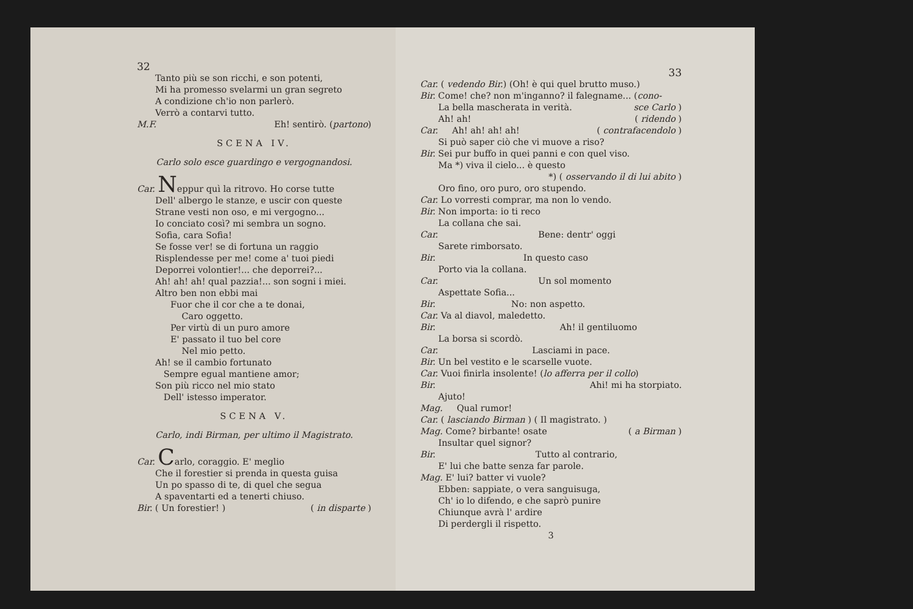32
Tanto più se son ricchi, e son potenti,
Mi ha promesso svelarmi un gran segreto
A condizione ch'io non parlerò.
Verrò a contarvi tutto.
M.F. Eh! sentirò. (partono)
SCENA IV.
Carlo solo esce guardingo e vergognandosi.
Car. Neppur quì la ritrovo. Ho corse tutte
Dell' albergo le stanze, e uscir con queste
Strane vesti non oso, e mi vergogno...
Io conciato così? mi sembra un sogno.
Sofia, cara Sofia!
Se fosse ver! se di fortuna un raggio
Risplendesse per me! come a' tuoi piedi
Deporrei volontier!... che deporrei?...
Ah! ah! ah! qual pazzia!... son sogni i miei.
Altro ben non ebbi mai
Fuor che il cor che a te donai,
Caro oggetto.
Per virtù di un puro amore
E' passato il tuo bel core
Nel mio petto.
Ah! se il cambio fortunato
Sempre egual mantiene amor;
Son più ricco nel mio stato
Dell' istesso imperator.
SCENA V.
Carlo, indi Birman, per ultimo il Magistrato.
Car. Carlo, coraggio. E' meglio
Che il forestier si prenda in questa guisa
Un po spasso di te, di quel che segua
A spaventarti ed a tenerti chiuso.
Bir. ( Un forestier! ) ( in disparte )
33
Car. ( vedendo Bir.) (Oh! è qui quel brutto muso.)
Bir. Come! che? non m'inganno? il falegname... (cono-
La bella mascherata in verità. sce Carlo )
Ah! ah! ( ridendo )
Car. Ah! ah! ah! ah! ( contrafacendolo )
Si può saper ciò che vi muove a riso?
Bir. Sei pur buffo in quei panni e con quel viso.
Ma *) viva il cielo... è questo
*) ( osservando il di lui abito )
Oro fino, oro puro, oro stupendo.
Car. Lo vorresti comprar, ma non lo vendo.
Bir. Non importa: io ti reco
La collana che sai.
Car. Bene: dentr' oggi
Sarete rimborsato.
Bir. In questo caso
Porto via la collana.
Car. Un sol momento
Aspettate Sofia...
Bir. No: non aspetto.
Car. Va al diavol, maledetto.
Bir. Ah! il gentiluomo
La borsa si scordò.
Car. Lasciami in pace.
Bir. Un bel vestito e le scarselle vuote.
Car. Vuoi finirla insolente! (lo afferra per il collo)
Bir. Ahi! mi ha storpiato.
Ajuto!
Mag. Qual rumor!
Car. ( lasciando Birman ) ( Il magistrato. )
Mag. Come? birbante! osate ( a Birman )
Insultar quel signor?
Bir. Tutto al contrario,
E' lui che batte senza far parole.
Mag. E' lui? batter vi vuole?
Ebben: sappiate, o vera sanguisuga,
Ch' io lo difendo, e che saprò punire
Chiunque avrà l' ardire
Di perdergli il rispetto.
3